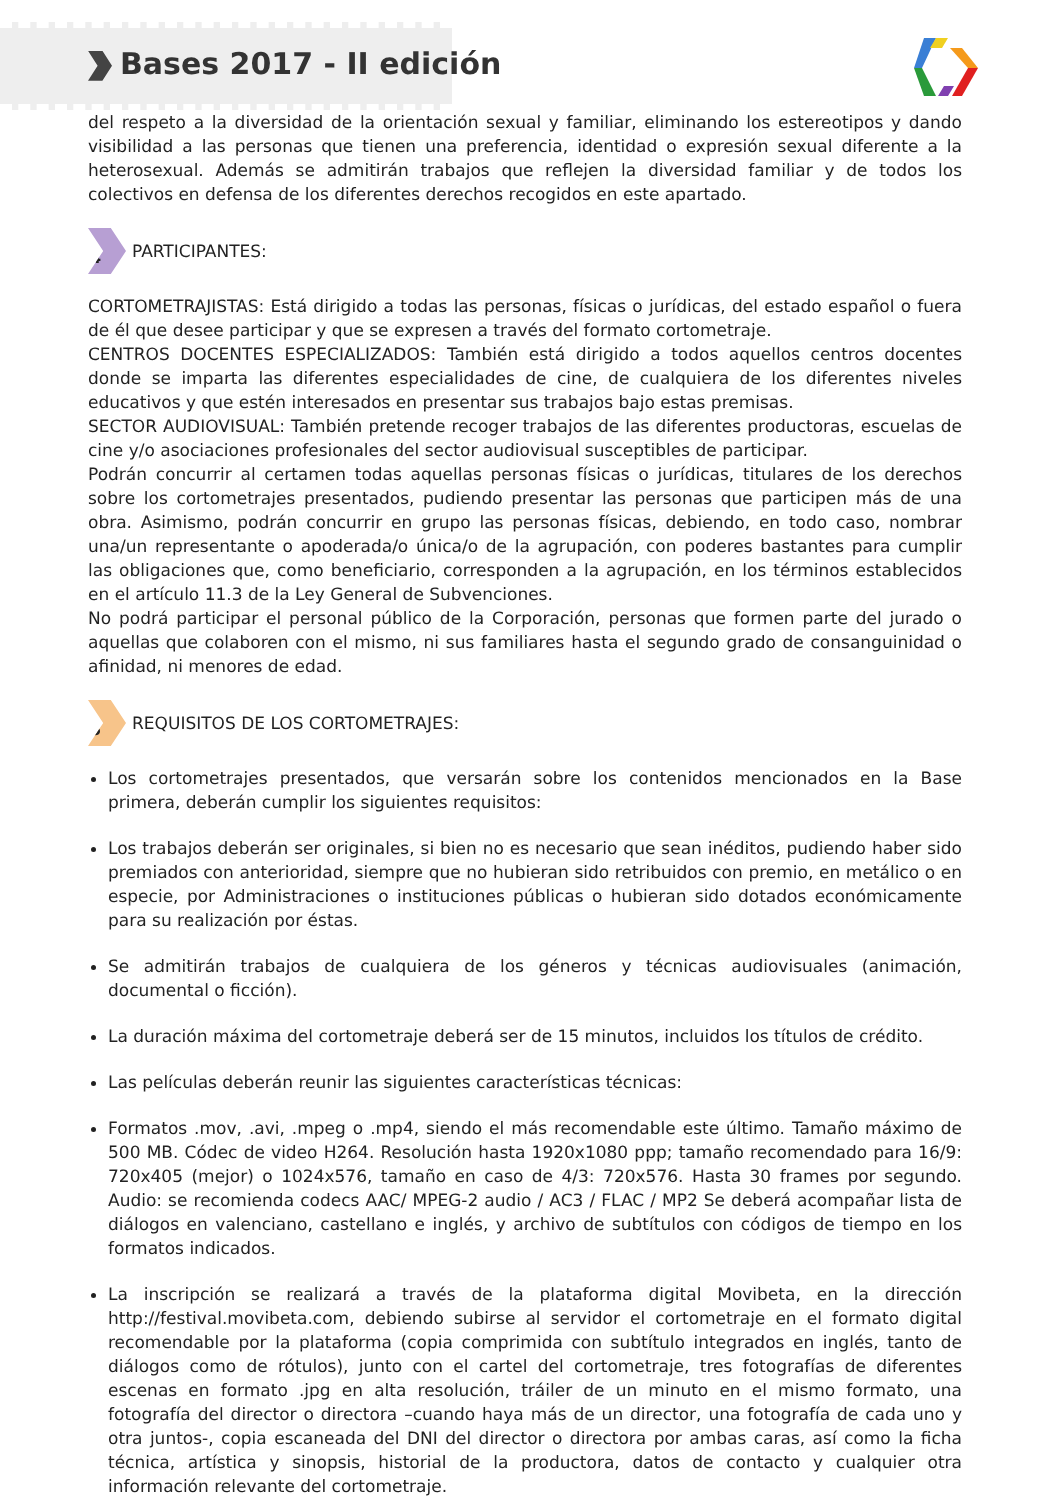Bases 2017 - II edición
del respeto a la diversidad de la orientación sexual y familiar, eliminando los estereotipos y dando visibilidad a las personas que tienen una preferencia, identidad o expresión sexual diferente a la heterosexual. Además se admitirán trabajos que reflejen la diversidad familiar y de todos los colectivos en defensa de los diferentes derechos recogidos en este apartado.
4
PARTICIPANTES:
CORTOMETRAJISTAS: Está dirigido a todas las personas, físicas o jurídicas, del estado español o fuera de él que desee participar y que se expresen a través del formato cortometraje.
CENTROS DOCENTES ESPECIALIZADOS: También está dirigido a todos aquellos centros docentes donde se imparta las diferentes especialidades de cine, de cualquiera de los diferentes niveles educativos y que estén interesados en presentar sus trabajos bajo estas premisas.
SECTOR AUDIOVISUAL: También pretende recoger trabajos de las diferentes productoras, escuelas de cine y/o asociaciones profesionales del sector audiovisual susceptibles de participar.
Podrán concurrir al certamen todas aquellas personas físicas o jurídicas, titulares de los derechos sobre los cortometrajes presentados, pudiendo presentar las personas que participen más de una obra. Asimismo, podrán concurrir en grupo las personas físicas, debiendo, en todo caso, nombrar una/un representante o apoderada/o única/o de la agrupación, con poderes bastantes para cumplir las obligaciones que, como beneficiario, corresponden a la agrupación, en los términos establecidos en el artículo 11.3 de la Ley General de Subvenciones.
No podrá participar el personal público de la Corporación, personas que formen parte del jurado o aquellas que colaboren con el mismo, ni sus familiares hasta el segundo grado de consanguinidad o afinidad, ni menores de edad.
5
REQUISITOS DE LOS CORTOMETRAJES:
Los cortometrajes presentados, que versarán sobre los contenidos mencionados en la Base primera, deberán cumplir los siguientes requisitos:
Los trabajos deberán ser originales, si bien no es necesario que sean inéditos, pudiendo haber sido premiados con anterioridad, siempre que no hubieran sido retribuidos con premio, en metálico o en especie, por Administraciones o instituciones públicas o hubieran sido dotados económicamente para su realización por éstas.
Se admitirán trabajos de cualquiera de los géneros y técnicas audiovisuales (animación, documental o ficción).
La duración máxima del cortometraje deberá ser de 15 minutos, incluidos los títulos de crédito.
Las películas deberán reunir las siguientes características técnicas:
Formatos .mov, .avi, .mpeg o .mp4, siendo el más recomendable este último. Tamaño máximo de 500 MB. Códec de video H264. Resolución hasta 1920x1080 ppp; tamaño recomendado para 16/9: 720x405 (mejor) o 1024x576, tamaño en caso de 4/3: 720x576. Hasta 30 frames por segundo. Audio: se recomienda codecs AAC/ MPEG-2 audio / AC3 / FLAC / MP2 Se deberá acompañar lista de diálogos en valenciano, castellano e inglés, y archivo de subtítulos con códigos de tiempo en los formatos indicados.
La inscripción se realizará a través de la plataforma digital Movibeta, en la dirección http://festival.movibeta.com, debiendo subirse al servidor el cortometraje en el formato digital recomendable por la plataforma (copia comprimida con subtítulo integrados en inglés, tanto de diálogos como de rótulos), junto con el cartel del cortometraje, tres fotografías de diferentes escenas en formato .jpg en alta resolución, tráiler de un minuto en el mismo formato, una fotografía del director o directora –cuando haya más de un director, una fotografía de cada uno y otra juntos-, copia escaneada del DNI del director o directora por ambas caras, así como la ficha técnica, artística y sinopsis, historial de la productora, datos de contacto y cualquier otra información relevante del cortometraje.